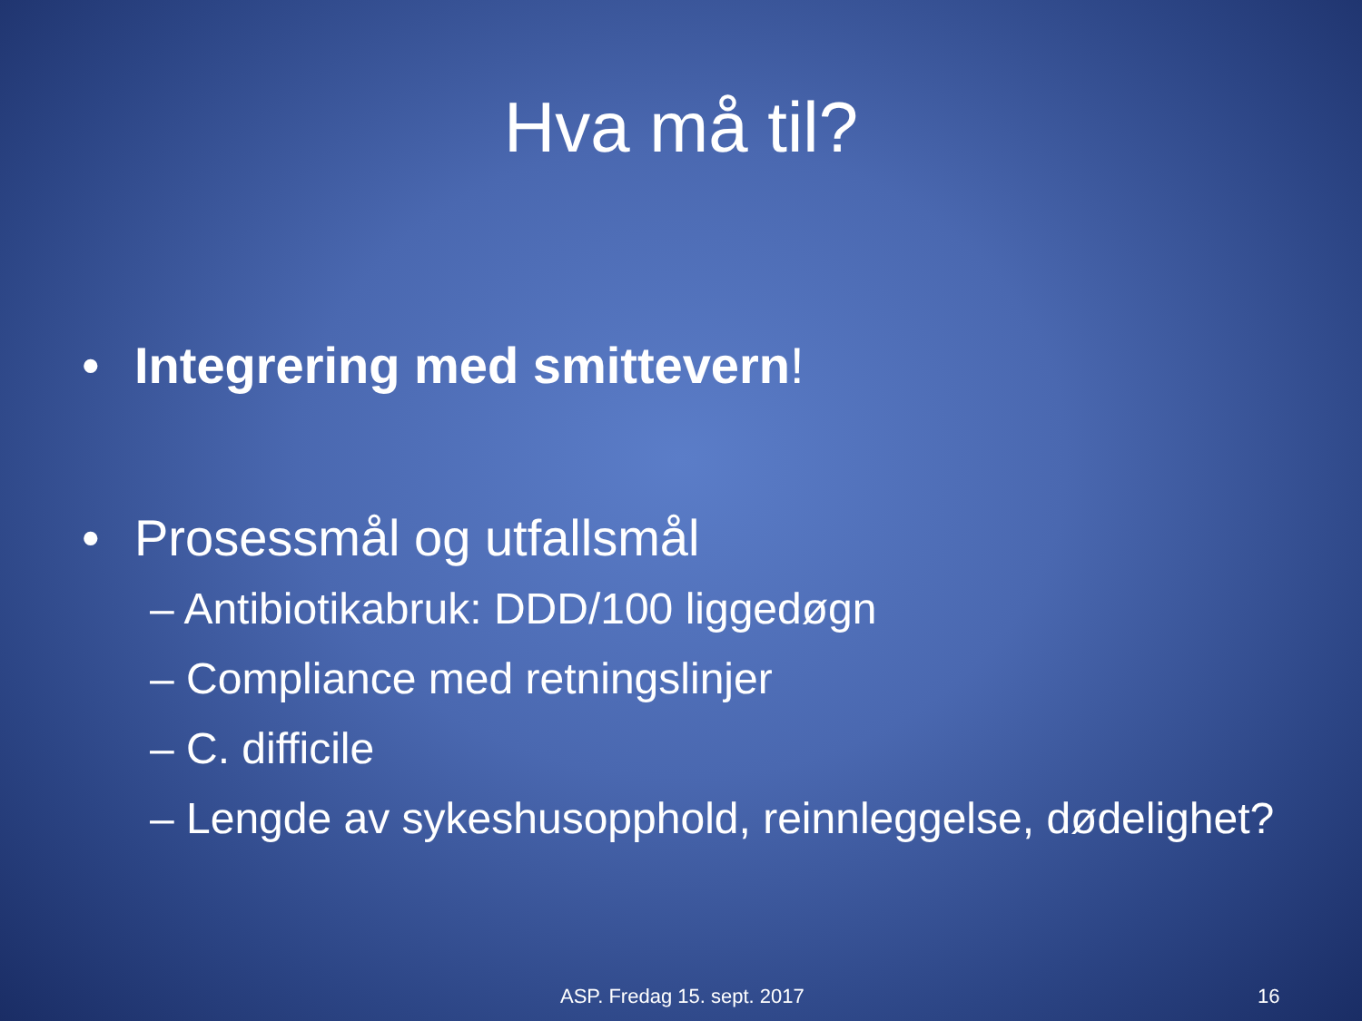Hva må til?
• Integrering med smittevern!
• Prosessmål og utfallsmål
– Antibiotikabruk: DDD/100 liggedøgn
– Compliance med retningslinjer
– C. difficile
– Lengde av sykeshusopphold, reinnleggelse, dødelighet?
ASP. Fredag 15. sept. 2017 16